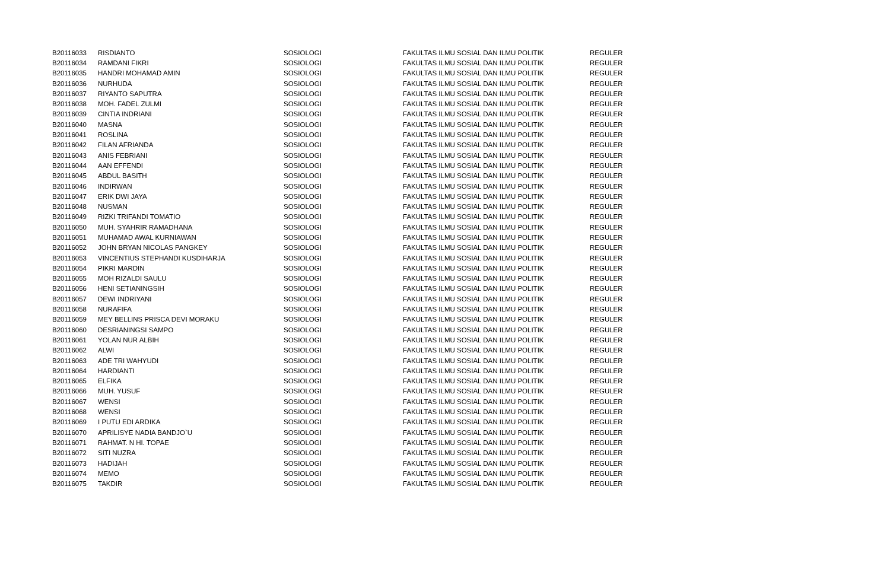| B20116033 | RISDIANTO | SOSIOLOGI | FAKULTAS ILMU SOSIAL DAN ILMU POLITIK | REGULER |
| B20116034 | RAMDANI FIKRI | SOSIOLOGI | FAKULTAS ILMU SOSIAL DAN ILMU POLITIK | REGULER |
| B20116035 | HANDRI MOHAMAD AMIN | SOSIOLOGI | FAKULTAS ILMU SOSIAL DAN ILMU POLITIK | REGULER |
| B20116036 | NURHUDA | SOSIOLOGI | FAKULTAS ILMU SOSIAL DAN ILMU POLITIK | REGULER |
| B20116037 | RIYANTO SAPUTRA | SOSIOLOGI | FAKULTAS ILMU SOSIAL DAN ILMU POLITIK | REGULER |
| B20116038 | MOH. FADEL ZULMI | SOSIOLOGI | FAKULTAS ILMU SOSIAL DAN ILMU POLITIK | REGULER |
| B20116039 | CINTIA INDRIANI | SOSIOLOGI | FAKULTAS ILMU SOSIAL DAN ILMU POLITIK | REGULER |
| B20116040 | MASNA | SOSIOLOGI | FAKULTAS ILMU SOSIAL DAN ILMU POLITIK | REGULER |
| B20116041 | ROSLINA | SOSIOLOGI | FAKULTAS ILMU SOSIAL DAN ILMU POLITIK | REGULER |
| B20116042 | FILAN AFRIANDA | SOSIOLOGI | FAKULTAS ILMU SOSIAL DAN ILMU POLITIK | REGULER |
| B20116043 | ANIS FEBRIANI | SOSIOLOGI | FAKULTAS ILMU SOSIAL DAN ILMU POLITIK | REGULER |
| B20116044 | AAN EFFENDI | SOSIOLOGI | FAKULTAS ILMU SOSIAL DAN ILMU POLITIK | REGULER |
| B20116045 | ABDUL BASITH | SOSIOLOGI | FAKULTAS ILMU SOSIAL DAN ILMU POLITIK | REGULER |
| B20116046 | INDIRWAN | SOSIOLOGI | FAKULTAS ILMU SOSIAL DAN ILMU POLITIK | REGULER |
| B20116047 | ERIK DWI JAYA | SOSIOLOGI | FAKULTAS ILMU SOSIAL DAN ILMU POLITIK | REGULER |
| B20116048 | NUSMAN | SOSIOLOGI | FAKULTAS ILMU SOSIAL DAN ILMU POLITIK | REGULER |
| B20116049 | RIZKI TRIFANDI TOMATIO | SOSIOLOGI | FAKULTAS ILMU SOSIAL DAN ILMU POLITIK | REGULER |
| B20116050 | MUH. SYAHRIR RAMADHANA | SOSIOLOGI | FAKULTAS ILMU SOSIAL DAN ILMU POLITIK | REGULER |
| B20116051 | MUHAMAD AWAL KURNIAWAN | SOSIOLOGI | FAKULTAS ILMU SOSIAL DAN ILMU POLITIK | REGULER |
| B20116052 | JOHN BRYAN NICOLAS PANGKEY | SOSIOLOGI | FAKULTAS ILMU SOSIAL DAN ILMU POLITIK | REGULER |
| B20116053 | VINCENTIUS STEPHANDI KUSDIHARJA | SOSIOLOGI | FAKULTAS ILMU SOSIAL DAN ILMU POLITIK | REGULER |
| B20116054 | PIKRI MARDIN | SOSIOLOGI | FAKULTAS ILMU SOSIAL DAN ILMU POLITIK | REGULER |
| B20116055 | MOH RIZALDI SAULU | SOSIOLOGI | FAKULTAS ILMU SOSIAL DAN ILMU POLITIK | REGULER |
| B20116056 | HENI SETIANINGSIH | SOSIOLOGI | FAKULTAS ILMU SOSIAL DAN ILMU POLITIK | REGULER |
| B20116057 | DEWI INDRIYANI | SOSIOLOGI | FAKULTAS ILMU SOSIAL DAN ILMU POLITIK | REGULER |
| B20116058 | NURAFIFA | SOSIOLOGI | FAKULTAS ILMU SOSIAL DAN ILMU POLITIK | REGULER |
| B20116059 | MEY BELLINS PRISCA DEVI MORAKU | SOSIOLOGI | FAKULTAS ILMU SOSIAL DAN ILMU POLITIK | REGULER |
| B20116060 | DESRIANINGSI SAMPO | SOSIOLOGI | FAKULTAS ILMU SOSIAL DAN ILMU POLITIK | REGULER |
| B20116061 | YOLAN NUR ALBIH | SOSIOLOGI | FAKULTAS ILMU SOSIAL DAN ILMU POLITIK | REGULER |
| B20116062 | ALWI | SOSIOLOGI | FAKULTAS ILMU SOSIAL DAN ILMU POLITIK | REGULER |
| B20116063 | ADE TRI WAHYUDI | SOSIOLOGI | FAKULTAS ILMU SOSIAL DAN ILMU POLITIK | REGULER |
| B20116064 | HARDIANTI | SOSIOLOGI | FAKULTAS ILMU SOSIAL DAN ILMU POLITIK | REGULER |
| B20116065 | ELFIKA | SOSIOLOGI | FAKULTAS ILMU SOSIAL DAN ILMU POLITIK | REGULER |
| B20116066 | MUH. YUSUF | SOSIOLOGI | FAKULTAS ILMU SOSIAL DAN ILMU POLITIK | REGULER |
| B20116067 | WENSI | SOSIOLOGI | FAKULTAS ILMU SOSIAL DAN ILMU POLITIK | REGULER |
| B20116068 | WENSI | SOSIOLOGI | FAKULTAS ILMU SOSIAL DAN ILMU POLITIK | REGULER |
| B20116069 | I PUTU EDI ARDIKA | SOSIOLOGI | FAKULTAS ILMU SOSIAL DAN ILMU POLITIK | REGULER |
| B20116070 | APRILISYE NADIA BANDJO`U | SOSIOLOGI | FAKULTAS ILMU SOSIAL DAN ILMU POLITIK | REGULER |
| B20116071 | RAHMAT. N HI. TOPAE | SOSIOLOGI | FAKULTAS ILMU SOSIAL DAN ILMU POLITIK | REGULER |
| B20116072 | SITI NUZRA | SOSIOLOGI | FAKULTAS ILMU SOSIAL DAN ILMU POLITIK | REGULER |
| B20116073 | HADIJAH | SOSIOLOGI | FAKULTAS ILMU SOSIAL DAN ILMU POLITIK | REGULER |
| B20116074 | MEMO | SOSIOLOGI | FAKULTAS ILMU SOSIAL DAN ILMU POLITIK | REGULER |
| B20116075 | TAKDIR | SOSIOLOGI | FAKULTAS ILMU SOSIAL DAN ILMU POLITIK | REGULER |